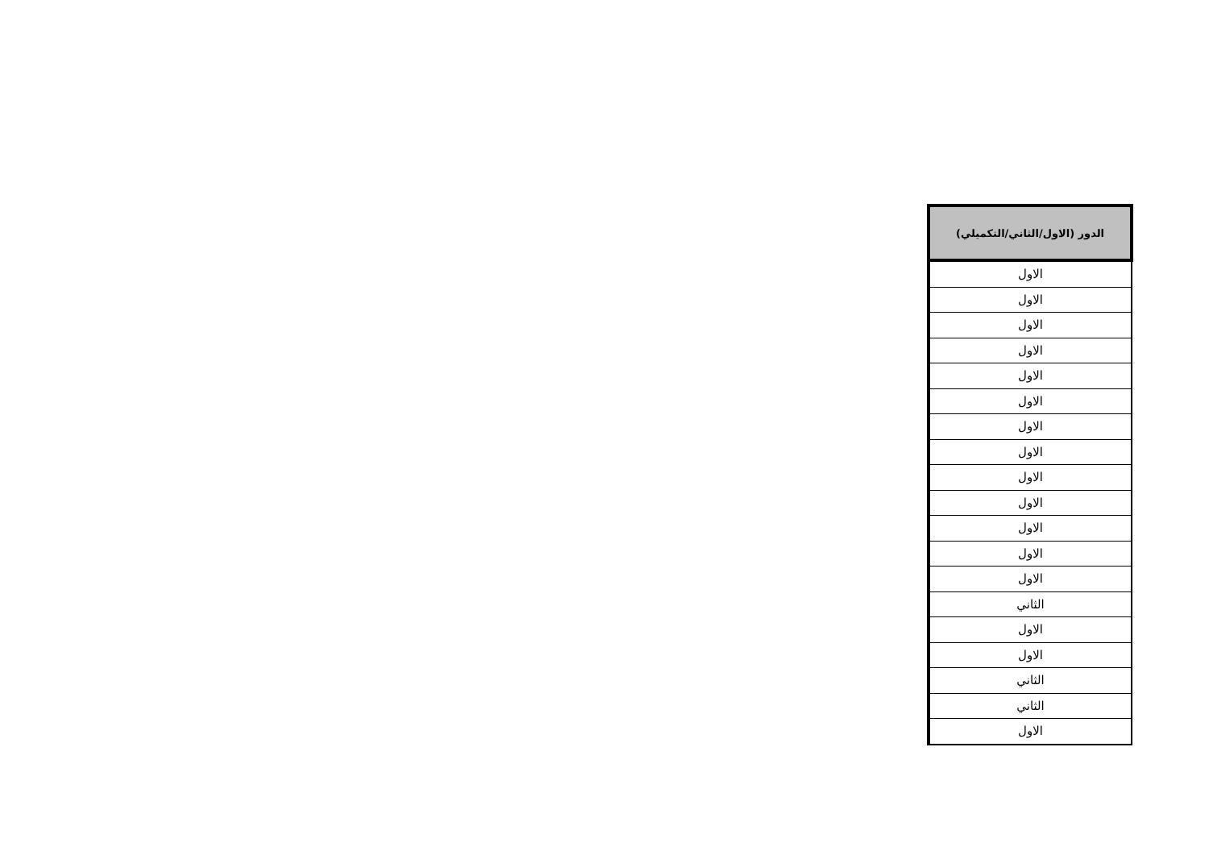| الدور (الاول/الثاني/التكميلي) |
| --- |
| الاول |
| الاول |
| الاول |
| الاول |
| الاول |
| الاول |
| الاول |
| الاول |
| الاول |
| الاول |
| الاول |
| الاول |
| الاول |
| الثاني |
| الاول |
| الاول |
| الثاني |
| الثاني |
| الاول |